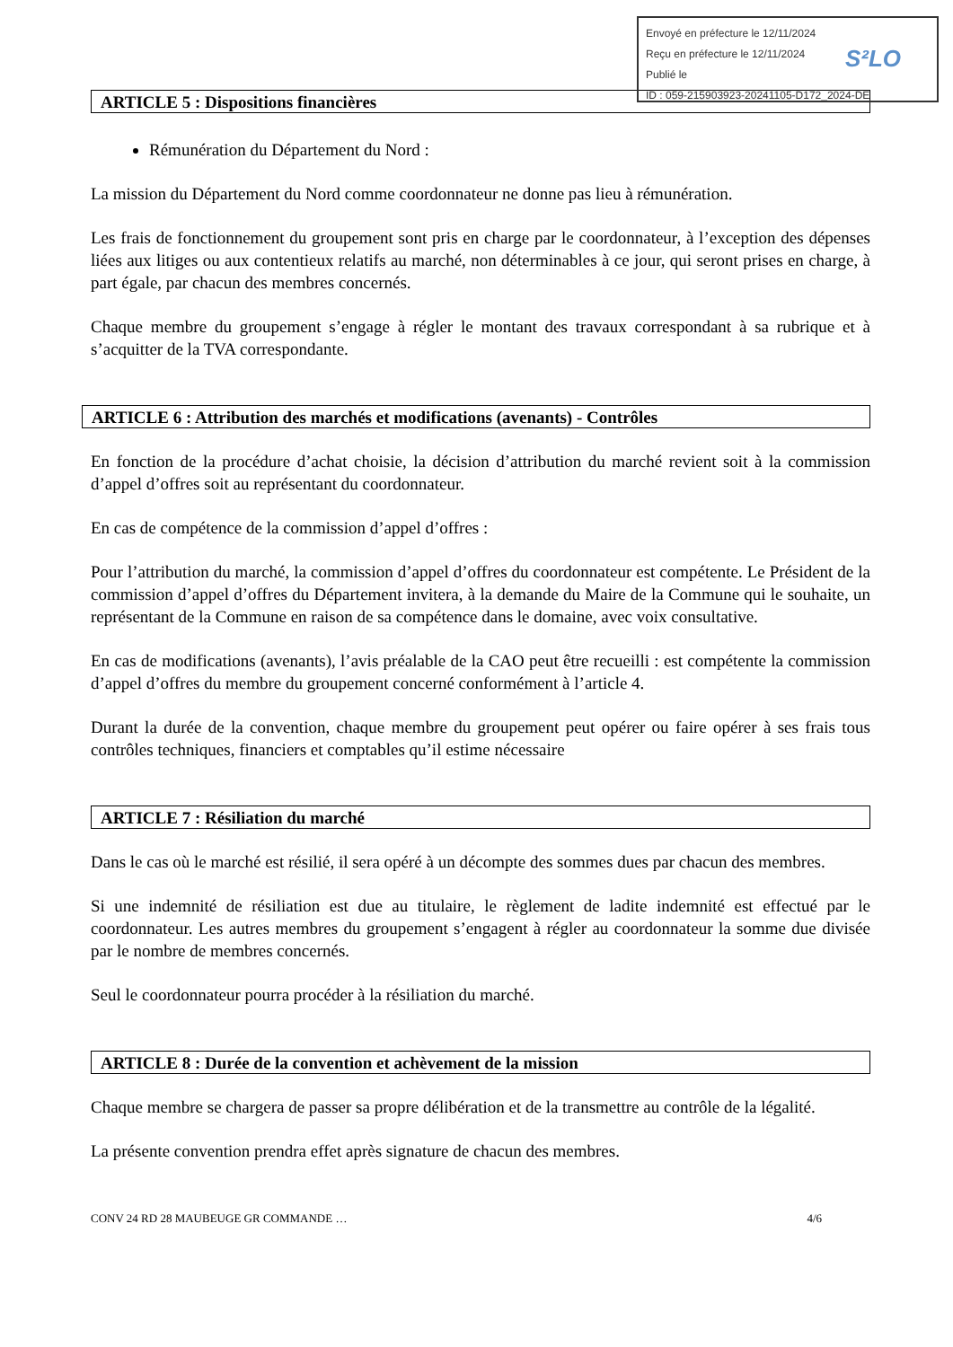Envoyé en préfecture le 12/11/2024
Reçu en préfecture le 12/11/2024
Publié le
ID : 059-215903923-20241105-D172_2024-DE
S²LO
ARTICLE 5 : Dispositions financières
Rémunération du Département du Nord :
La mission du Département du Nord comme coordonnateur ne donne pas lieu à rémunération.
Les frais de fonctionnement du groupement sont pris en charge par le coordonnateur, à l’exception des dépenses liées aux litiges ou aux contentieux relatifs au marché, non déterminables à ce jour, qui seront prises en charge, à part égale, par chacun des membres concernés.
Chaque membre du groupement s’engage à régler le montant des travaux correspondant à sa rubrique et à s’acquitter de la TVA correspondante.
ARTICLE 6 : Attribution des marchés et modifications (avenants) - Contrôles
En fonction de la procédure d’achat choisie, la décision d’attribution du marché revient soit à la commission d’appel d’offres soit au représentant du coordonnateur.
En cas de compétence de la commission d’appel d’offres :
Pour l’attribution du marché, la commission d’appel d’offres du coordonnateur est compétente. Le Président de la commission d’appel d’offres du Département invitera, à la demande du Maire de la Commune qui le souhaite, un représentant de la Commune en raison de sa compétence dans le domaine, avec voix consultative.
En cas de modifications (avenants), l’avis préalable de la CAO peut être recueilli : est compétente la commission d’appel d’offres du membre du groupement concerné conformément à l’article 4.
Durant la durée de la convention, chaque membre du groupement peut opérer ou faire opérer à ses frais tous contrôles techniques, financiers et comptables qu’il estime nécessaire
ARTICLE 7 : Résiliation du marché
Dans le cas où le marché est résilié, il sera opéré à un décompte des sommes dues par chacun des membres.
Si une indemnité de résiliation est due au titulaire, le règlement de ladite indemnité est effectué par le coordonnateur. Les autres membres du groupement s’engagent à régler au coordonnateur la somme due divisée par le nombre de membres concernés.
Seul le coordonnateur pourra procéder à la résiliation du marché.
ARTICLE 8 : Durée de la convention et achèvement de la mission
Chaque membre se chargera de passer sa propre délibération et de la transmettre au contrôle de la légalité.
La présente convention prendra effet après signature de chacun des membres.
CONV 24 RD 28 MAUBEUGE GR COMMANDE … 4/6